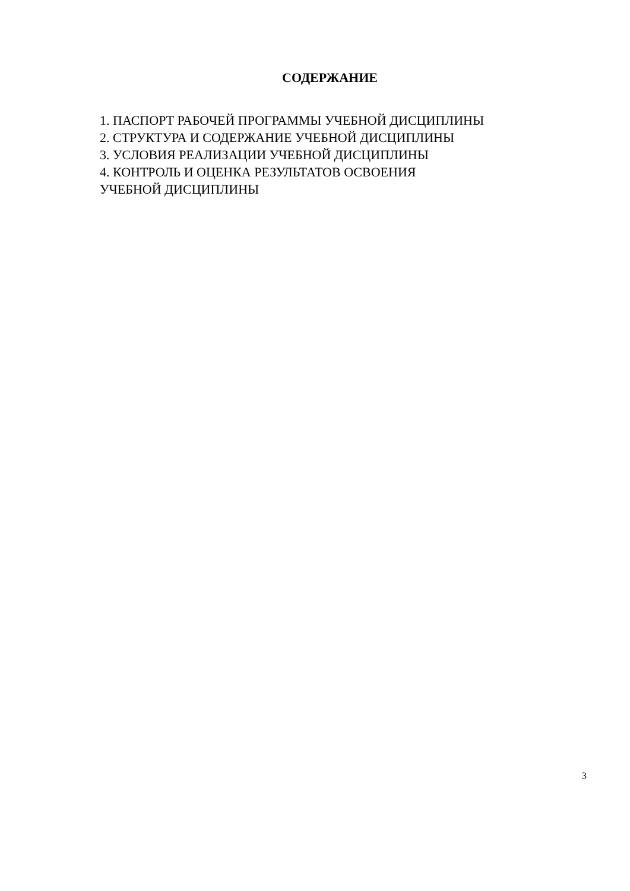СОДЕРЖАНИЕ
1. ПАСПОРТ РАБОЧЕЙ ПРОГРАММЫ УЧЕБНОЙ ДИСЦИПЛИНЫ
2. СТРУКТУРА И СОДЕРЖАНИЕ УЧЕБНОЙ ДИСЦИПЛИНЫ
3. УСЛОВИЯ РЕАЛИЗАЦИИ УЧЕБНОЙ ДИСЦИПЛИНЫ
4. КОНТРОЛЬ И ОЦЕНКА РЕЗУЛЬТАТОВ ОСВОЕНИЯ
УЧЕБНОЙ ДИСЦИПЛИНЫ
3